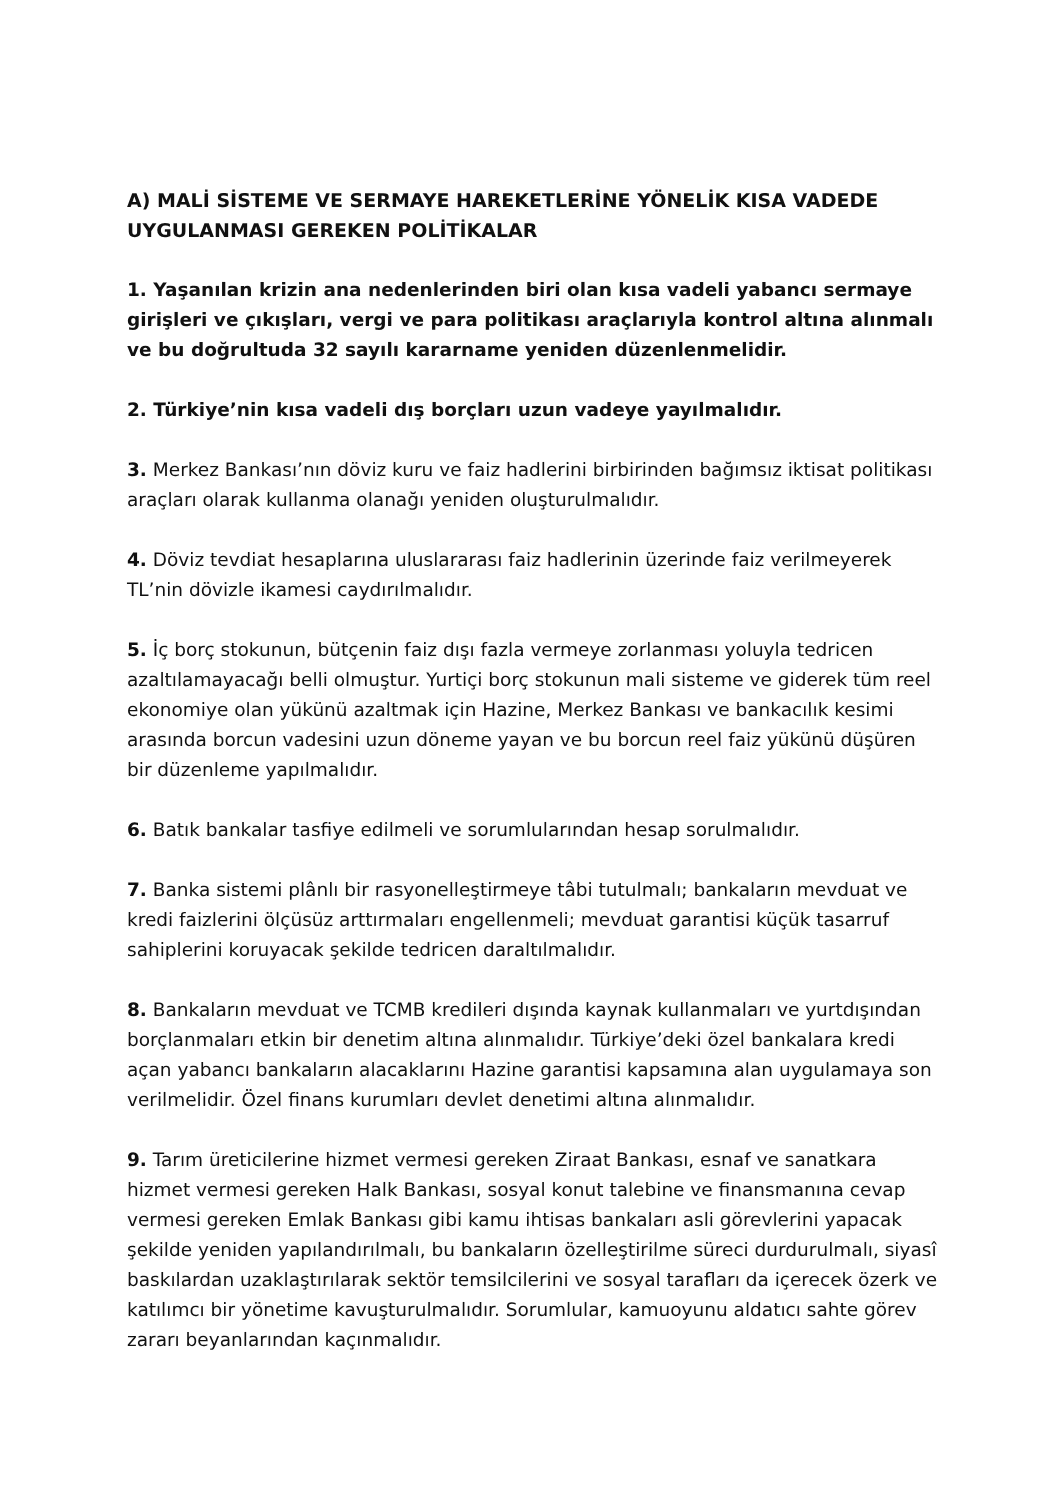A) MALİ SİSTEME VE SERMAYE HAREKETLERİNE YÖNELİK KISA VADEDE UYGULANMASI GEREKEN POLİTİKALAR
1. Yaşanılan krizin ana nedenlerinden biri olan kısa vadeli yabancı sermaye girişleri ve çıkışları, vergi ve para politikası araçlarıyla kontrol altına alınmalı ve bu doğrultuda 32 sayılı kararname yeniden düzenlenmelidir.
2. Türkiye’nin kısa vadeli dış borçları uzun vadeye yayılmalıdır.
3. Merkez Bankası’nın döviz kuru ve faiz hadlerini birbirinden bağımsız iktisat politikası araçları olarak kullanma olanağı yeniden oluşturulmalıdır.
4. Döviz tevdiat hesaplarına uluslararası faiz hadlerinin üzerinde faiz verilmeyerek TL’nin dövizle ikamesi caydırılmalıdır.
5. İç borç stokunun, bütçenin faiz dışı fazla vermeye zorlanması yoluyla tedricen azaltılamayacağı belli olmuştur. Yurtiçi borç stokunun mali sisteme ve giderek tüm reel ekonomiye olan yükünü azaltmak için Hazine, Merkez Bankası ve bankacılık kesimi arasında borcun vadesini uzun döneme yayan ve bu borcun reel faiz yükünü düşüren bir düzenleme yapılmalıdır.
6. Batık bankalar tasfiye edilmeli ve sorumlularından hesap sorulmalıdır.
7. Banka sistemi plânlı bir rasyonelleştirmeye tâbi tutulmalı; bankaların mevduat ve kredi faizlerini ölçüsüz arttırmaları engellenmeli; mevduat garantisi küçük tasarruf sahiplerini koruyacak şekilde tedricen daraltılmalıdır.
8. Bankaların mevduat ve TCMB kredileri dışında kaynak kullanmaları ve yurtdışından borçlanmaları etkin bir denetim altına alınmalıdır. Türkiye’deki özel bankalara kredi açan yabancı bankaların alacaklarını Hazine garantisi kapsamına alan uygulamaya son verilmelidir. Özel finans kurumları devlet denetimi altına alınmalıdır.
9. Tarım üreticilerine hizmet vermesi gereken Ziraat Bankası, esnaf ve sanatkara hizmet vermesi gereken Halk Bankası, sosyal konut talebine ve finansmanına cevap vermesi gereken Emlak Bankası gibi kamu ihtisas bankaları asli görevlerini yapacak şekilde yeniden yapılandırılmalı, bu bankaların özelleştirilme süreci durdurulmalı, siyasî baskılardan uzaklaştırılarak sektör temsilcilerini ve sosyal tarafları da içerecek özerk ve katılımcı bir yönetime kavuşturulmalıdır. Sorumlular, kamuoyunu aldatıcı sahte görev zararı beyanlarından kaçınmalıdır.